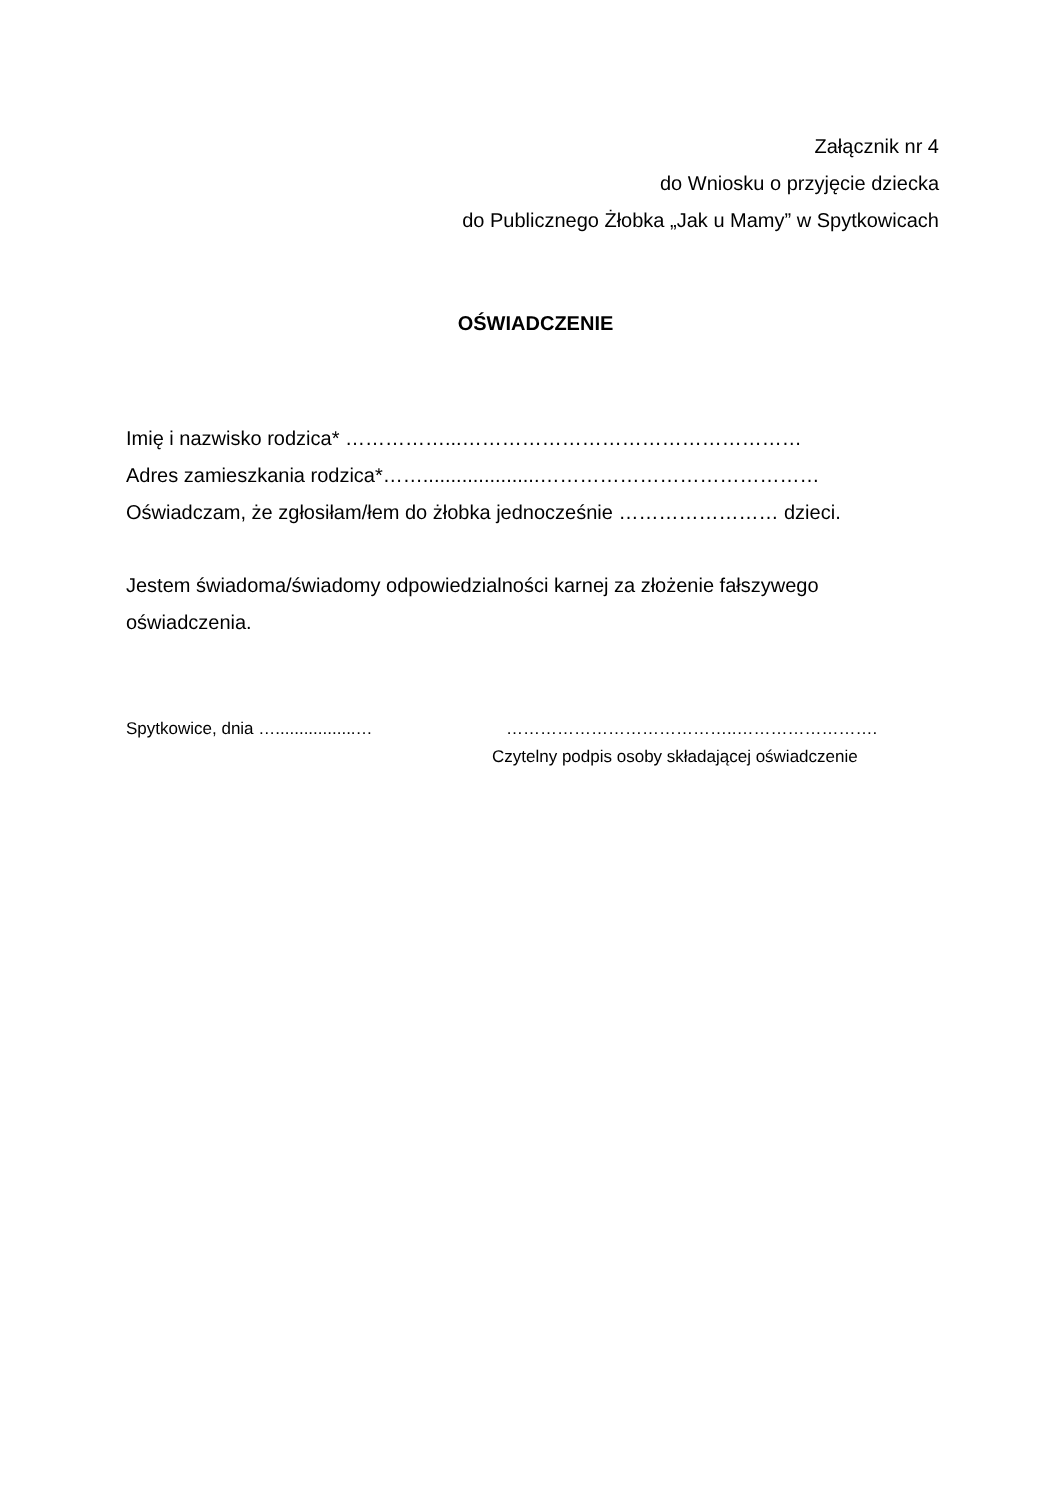Załącznik nr 4
do Wniosku o przyjęcie dziecka
do Publicznego Żłobka „Jak u Mamy” w Spytkowicach
OŚWIADCZENIE
Imię i nazwisko rodzica* ……………...……………………………………………
Adres zamieszkania rodzica*…….....................……………………………………
Oświadczam, że zgłosiłam/łem do żłobka jednocześnie …………………… dzieci.
Jestem świadoma/świadomy odpowiedzialności karnej za złożenie fałszywego oświadczenia.
Spytkowice, dnia ….................… …………………………………..…………………….
Czytelny podpis osoby składającej oświadczenie